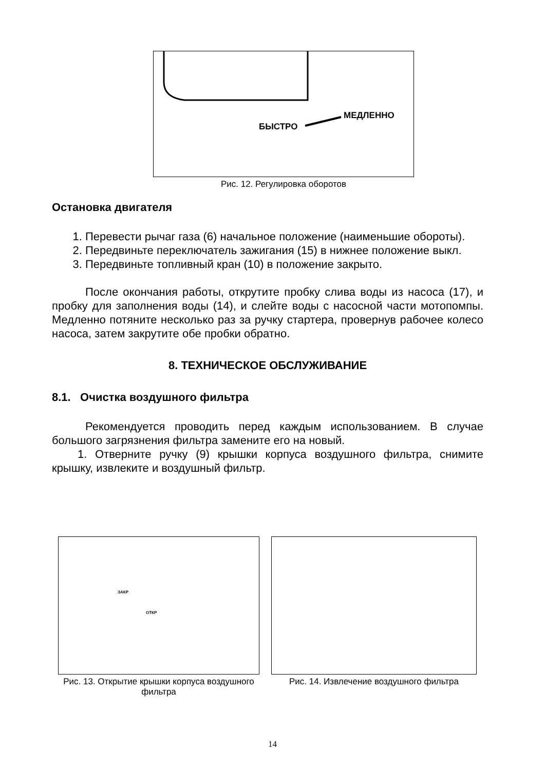МЕДЛЕННО
БЫСТРО
Рис. 12. Регулировка оборотов
Остановка двигателя
1. Перевести рычаг газа (6) начальное положение (наименьшие обороты).
2. Передвиньте переключатель зажигания (15) в нижнее положение выкл.
3. Передвиньте топливный кран (10) в положение закрыто.
После окончания работы, открутите пробку слива воды из насоса (17), и пробку для заполнения воды (14), и слейте воды с насосной части мотопомпы. Медленно потяните несколько раз за ручку стартера, провернув рабочее колесо насоса, затем закрутите обе пробки обратно.
8. ТЕХНИЧЕСКОЕ ОБСЛУЖИВАНИЕ
8.1. Очистка воздушного фильтра
Рекомендуется проводить перед каждым использованием. В случае большого загрязнения фильтра замените его на новый.
1. Отверните ручку (9) крышки корпуса воздушного фильтра, снимите крышку, извлеките и воздушный фильтр.
ЗАКР
ОТКР
Рис. 13. Открытие крышки корпуса воздушного фильтра
Рис. 14. Извлечение воздушного фильтра
14